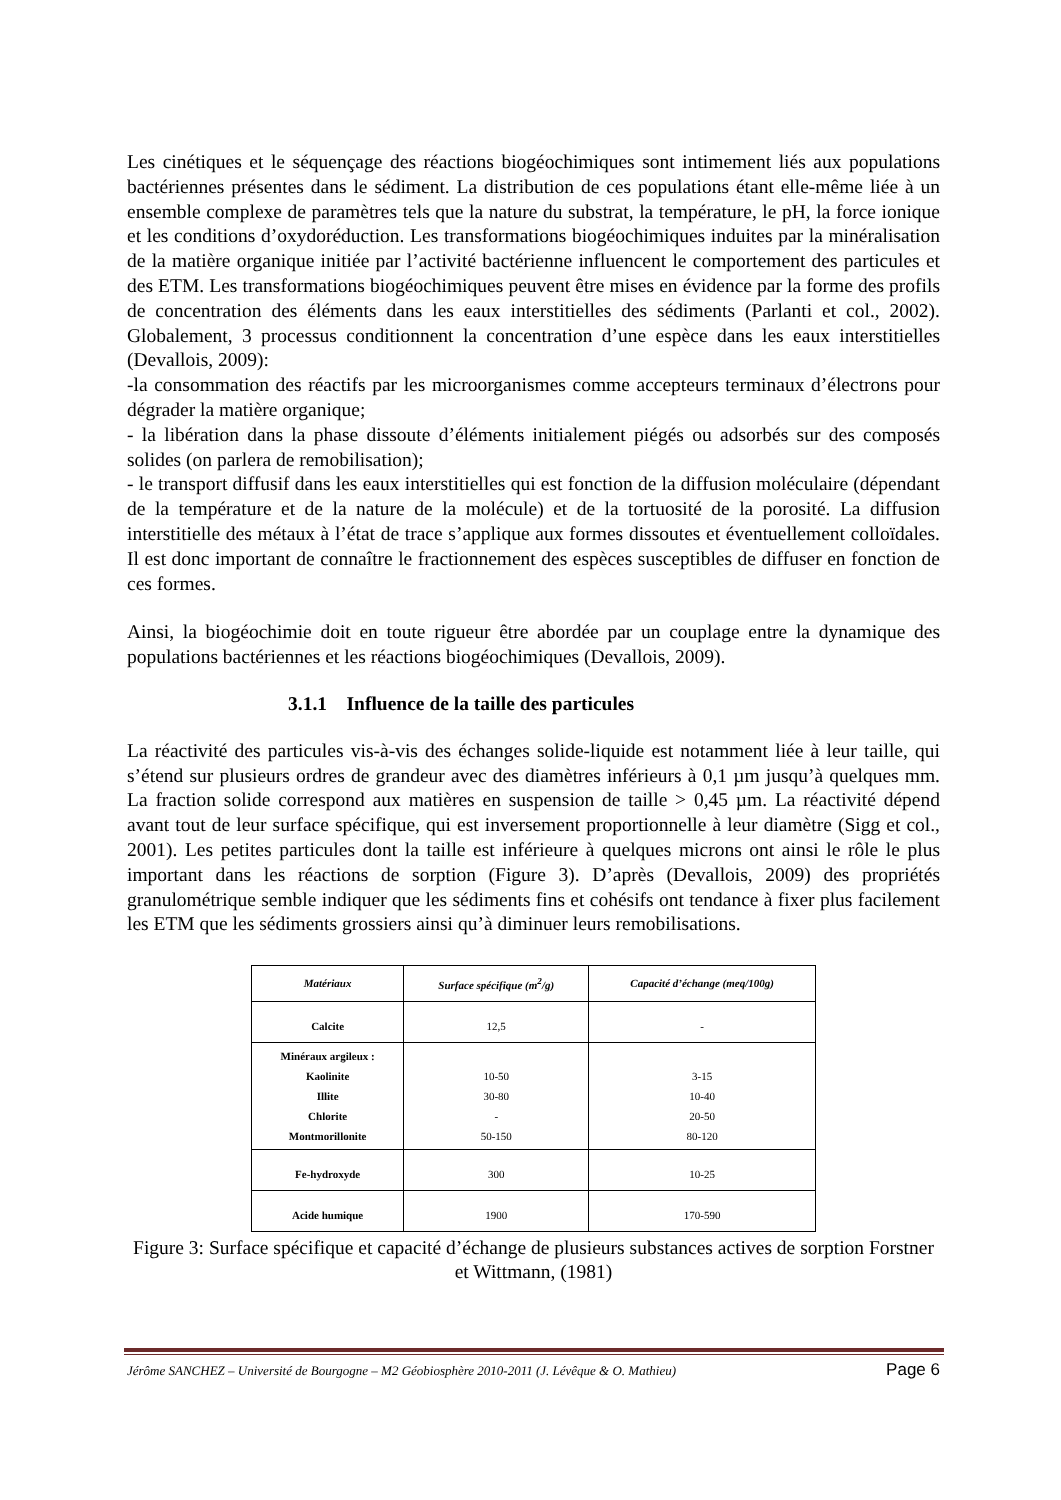Les cinétiques et le séquençage des réactions biogéochimiques sont intimement liés aux populations bactériennes présentes dans le sédiment. La distribution de ces populations étant elle-même liée à un ensemble complexe de paramètres tels que la nature du substrat, la température, le pH, la force ionique et les conditions d’oxydoréduction. Les transformations biogéochimiques induites par la minéralisation de la matière organique initiée par l’activité bactérienne influencent le comportement des particules et des ETM. Les transformations biogéochimiques peuvent être mises en évidence par la forme des profils de concentration des éléments dans les eaux interstitielles des sédiments (Parlanti et col., 2002). Globalement, 3 processus conditionnent la concentration d’une espèce dans les eaux interstitielles (Devallois, 2009):
-la consommation des réactifs par les microorganismes comme accepteurs terminaux d’électrons pour dégrader la matière organique;
- la libération dans la phase dissoute d’éléments initialement piégés ou adsorbés sur des composés solides (on parlera de remobilisation);
- le transport diffusif dans les eaux interstitielles qui est fonction de la diffusion moléculaire (dépendant de la température et de la nature de la molécule) et de la tortuosité de la porosité. La diffusion interstitielle des métaux à l’état de trace s’applique aux formes dissoutes et éventuellement colloïdales. Il est donc important de connaître le fractionnement des espèces susceptibles de diffuser en fonction de ces formes.
Ainsi, la biogéochimie doit en toute rigueur être abordée par un couplage entre la dynamique des populations bactériennes et les réactions biogéochimiques (Devallois, 2009).
3.1.1 Influence de la taille des particules
La réactivité des particules vis-à-vis des échanges solide-liquide est notamment liée à leur taille, qui s’étend sur plusieurs ordres de grandeur avec des diamètres inférieurs à 0,1 µm jusqu’à quelques mm. La fraction solide correspond aux matières en suspension de taille > 0,45 µm. La réactivité dépend avant tout de leur surface spécifique, qui est inversement proportionnelle à leur diamètre (Sigg et col., 2001). Les petites particules dont la taille est inférieure à quelques microns ont ainsi le rôle le plus important dans les réactions de sorption (Figure 3). D’après (Devallois, 2009) des propriétés granulométrique semble indiquer que les sédiments fins et cohésifs ont tendance à fixer plus facilement les ETM que les sédiments grossiers ainsi qu’à diminuer leurs remobilisations.
| Matériaux | Surface spécifique (m<sup>2</sup>/g) | Capacité d’échange (meq/100g) |
| --- | --- | --- |
| Calcite | 12,5 | - |
| Minéraux argileux : Kaolinite Illite Chlorite Montmorillonite | 10-50 30-80 - 50-150 | 3-15 10-40 20-50 80-120 |
| Fe-hydroxyde | 300 | 10-25 |
| Acide humique | 1900 | 170-590 |
Figure 3: Surface spécifique et capacité d’échange de plusieurs substances actives de sorption Forstner et Wittmann, (1981)
Jérôme SANCHEZ – Université de Bourgogne – M2 Géobiosphère 2010-2011 (J. Lévêque & O. Mathieu) Page 6